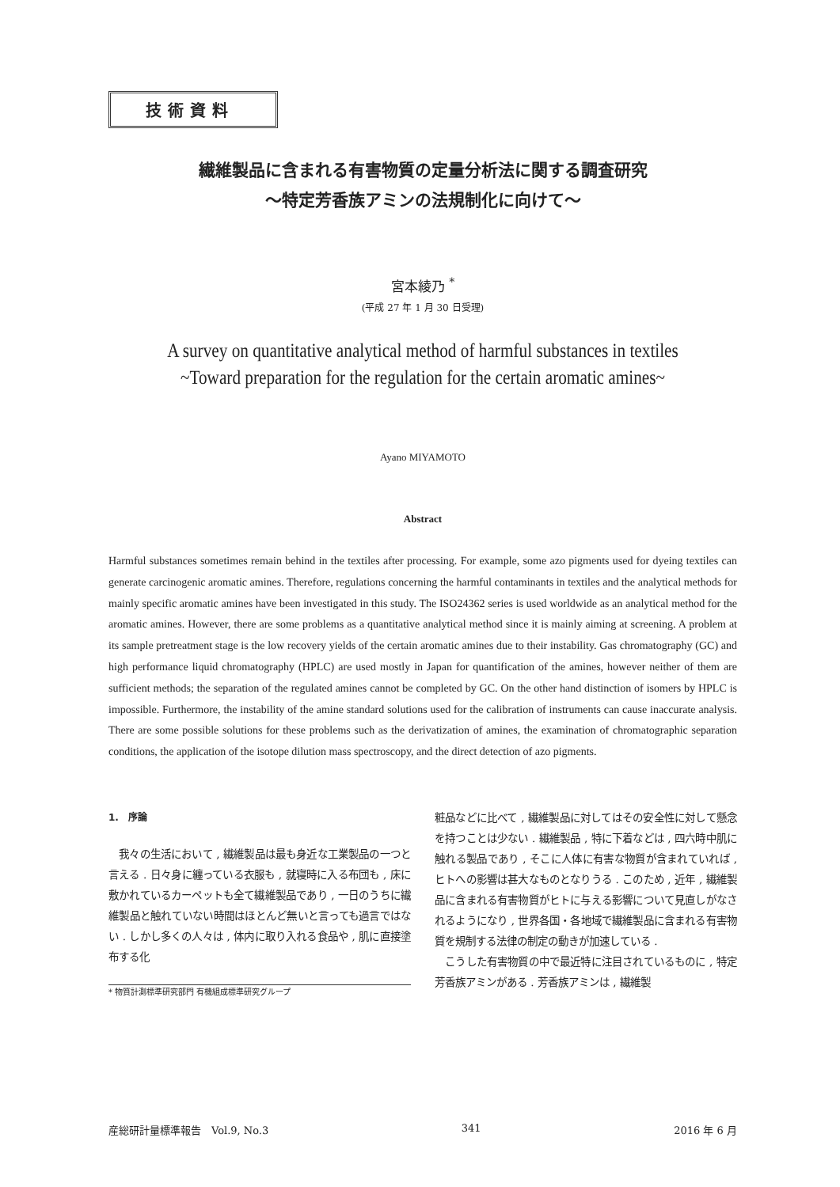技術資料
繊維製品に含まれる有害物質の定量分析法に関する調査研究
〜特定芳香族アミンの法規制化に向けて〜
宮本綾乃 <sup>*</sup>
(平成 27 年 1 月 30 日受理)
A survey on quantitative analytical method of harmful substances in textiles
~Toward preparation for the regulation for the certain aromatic amines~
Ayano MIYAMOTO
Abstract
Harmful substances sometimes remain behind in the textiles after processing. For example, some azo pigments used for dyeing textiles can generate carcinogenic aromatic amines. Therefore, regulations concerning the harmful contaminants in textiles and the analytical methods for mainly specific aromatic amines have been investigated in this study. The ISO24362 series is used worldwide as an analytical method for the aromatic amines. However, there are some problems as a quantitative analytical method since it is mainly aiming at screening. A problem at its sample pretreatment stage is the low recovery yields of the certain aromatic amines due to their instability. Gas chromatography (GC) and high performance liquid chromatography (HPLC) are used mostly in Japan for quantification of the amines, however neither of them are sufficient methods; the separation of the regulated amines cannot be completed by GC. On the other hand distinction of isomers by HPLC is impossible. Furthermore, the instability of the amine standard solutions used for the calibration of instruments can cause inaccurate analysis. There are some possible solutions for these problems such as the derivatization of amines, the examination of chromatographic separation conditions, the application of the isotope dilution mass spectroscopy, and the direct detection of azo pigments.
1.　序論
　我々の生活において , 繊維製品は最も身近な工業製品の一つと言える . 日々身に纏っている衣服も , 就寝時に入る布団も , 床に敷かれているカーペットも全て繊維製品であり , 一日のうちに繊維製品と触れていない時間はほとんど無いと言っても過言ではない . しかし多くの人々は , 体内に取り入れる食品や , 肌に直接塗布する化
* 物質計測標準研究部門 有機組成標準研究グループ
粧品などに比べて , 繊維製品に対してはその安全性に対して懸念を持つことは少ない . 繊維製品 , 特に下着などは , 四六時中肌に触れる製品であり , そこに人体に有害な物質が含まれていれば , ヒトへの影響は甚大なものとなりうる . このため , 近年 , 繊維製品に含まれる有害物質がヒトに与える影響について見直しがなされるようになり , 世界各国・各地域で繊維製品に含まれる有害物質を規制する法律の制定の動きが加速している .
　こうした有害物質の中で最近特に注目されているものに , 特定芳香族アミンがある . 芳香族アミンは , 繊維製
産総研計量標準報告　Vol.9, No.3 341 2016 年 6 月